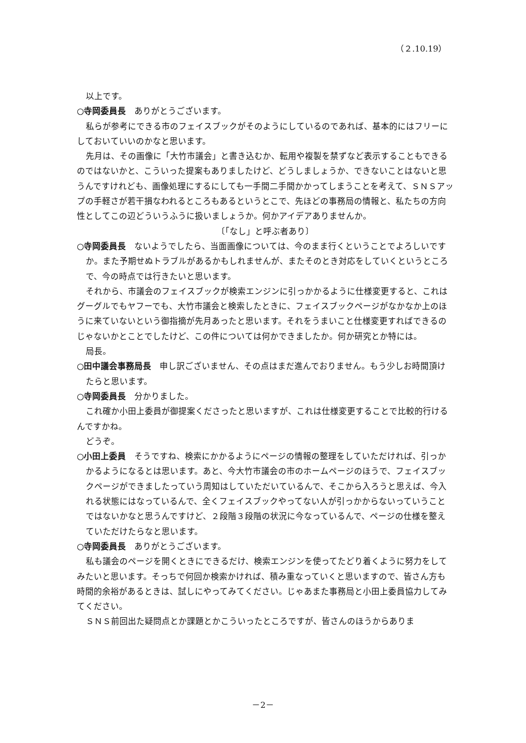（２.10.19）
以上です。
○寺岡委員長　ありがとうございます。
私らが参考にできる市のフェイスブックがそのようにしているのであれば、基本的にはフリーにしておいていいのかなと思います。
先月は、その画像に「大竹市議会」と書き込むか、転用や複製を禁ずなど表示することもできるのではないかと、こういった提案もありましたけど、どうしましょうか、できないことはないと思うんですけれども、画像処理にするにしても一手間二手間かかってしまうことを考えて、ＳＮＳアップの手軽さが若干損なわれるところもあるというとこで、先ほどの事務局の情報と、私たちの方向性としてこの辺どういうふうに扱いましょうか。何かアイデアありませんか。
〔「なし」と呼ぶ者あり〕
○寺岡委員長　ないようでしたら、当面画像については、今のまま行くということでよろしいですか。また予期せぬトラブルがあるかもしれませんが、またそのとき対応をしていくというところで、今の時点では行きたいと思います。
それから、市議会のフェイスブックが検索エンジンに引っかかるように仕様変更すると、これはグーグルでもヤフーでも、大竹市議会と検索したときに、フェイスブックページがなかなか上のほうに来ていないという御指摘が先月あったと思います。それをうまいこと仕様変更すればできるのじゃないかとことでしたけど、この件については何かできましたか。何か研究とか特には。
局長。
○田中議会事務局長　申し訳ございません、その点はまだ進んでおりません。もう少しお時間頂けたらと思います。
○寺岡委員長　分かりました。
これ確か小田上委員が御提案くださったと思いますが、これは仕様変更することで比較的行けるんですかね。
どうぞ。
○小田上委員　そうですね、検索にかかるようにページの情報の整理をしていただければ、引っかかるようになるとは思います。あと、今大竹市議会の市のホームページのほうで、フェイスブックページができましたっていう周知はしていただいているんで、そこから入ろうと思えば、今入れる状態にはなっているんで、全くフェイスブックやってない人が引っかからないっていうことではないかなと思うんですけど、２段階３段階の状況に今なっているんで、ページの仕様を整えていただけたらなと思います。
○寺岡委員長　ありがとうございます。
私も議会のページを開くときにできるだけ、検索エンジンを使ってたどり着くように努力をしてみたいと思います。そっちで何回か検索かければ、積み重なっていくと思いますので、皆さん方も時間的余裕があるときは、試しにやってみてください。じゃあまた事務局と小田上委員協力してみてください。
ＳＮＳ前回出た疑問点とか課題とかこういったところですが、皆さんのほうからありま
－2－